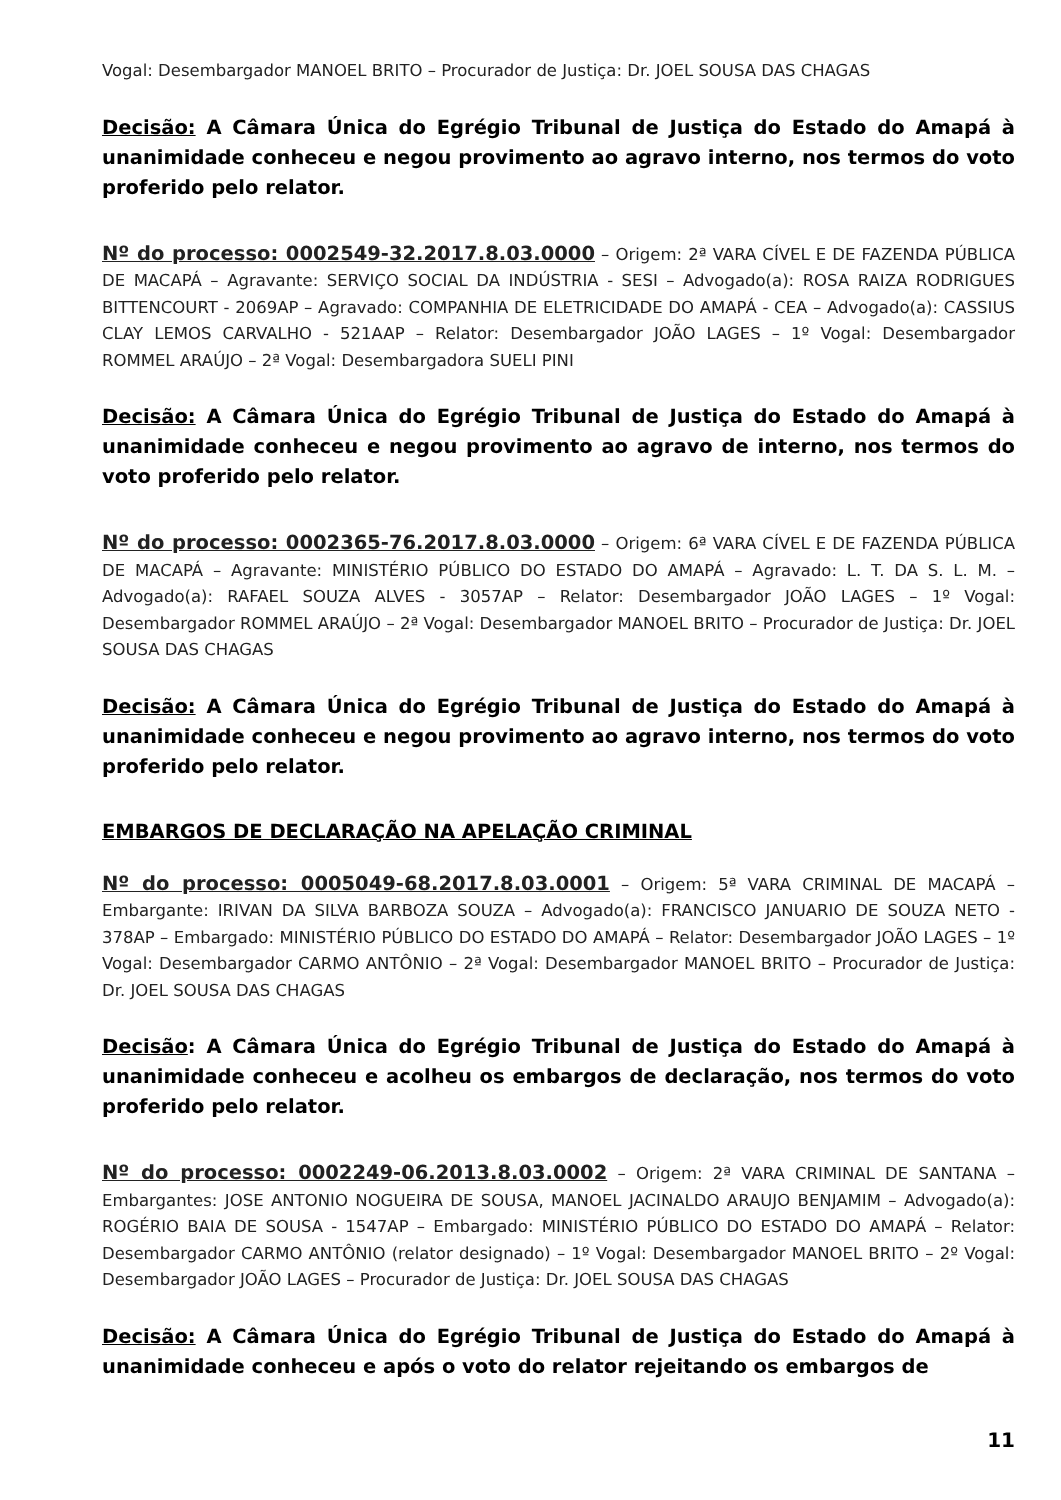Vogal: Desembargador MANOEL BRITO – Procurador de Justiça: Dr. JOEL SOUSA DAS CHAGAS
Decisão: A Câmara Única do Egrégio Tribunal de Justiça do Estado do Amapá à unanimidade conheceu e negou provimento ao agravo interno, nos termos do voto proferido pelo relator.
Nº do processo: 0002549-32.2017.8.03.0000 – Origem: 2ª VARA CÍVEL E DE FAZENDA PÚBLICA DE MACAPÁ – Agravante: SERVIÇO SOCIAL DA INDÚSTRIA - SESI – Advogado(a): ROSA RAIZA RODRIGUES BITTENCOURT - 2069AP – Agravado: COMPANHIA DE ELETRICIDADE DO AMAPÁ - CEA – Advogado(a): CASSIUS CLAY LEMOS CARVALHO - 521AAP – Relator: Desembargador JOÃO LAGES – 1º Vogal: Desembargador ROMMEL ARAÚJO – 2ª Vogal: Desembargadora SUELI PINI
Decisão: A Câmara Única do Egrégio Tribunal de Justiça do Estado do Amapá à unanimidade conheceu e negou provimento ao agravo de interno, nos termos do voto proferido pelo relator.
Nº do processo: 0002365-76.2017.8.03.0000 – Origem: 6ª VARA CÍVEL E DE FAZENDA PÚBLICA DE MACAPÁ – Agravante: MINISTÉRIO PÚBLICO DO ESTADO DO AMAPÁ – Agravado: L. T. DA S. L. M. – Advogado(a): RAFAEL SOUZA ALVES - 3057AP – Relator: Desembargador JOÃO LAGES – 1º Vogal: Desembargador ROMMEL ARAÚJO – 2ª Vogal: Desembargador MANOEL BRITO – Procurador de Justiça: Dr. JOEL SOUSA DAS CHAGAS
Decisão: A Câmara Única do Egrégio Tribunal de Justiça do Estado do Amapá à unanimidade conheceu e negou provimento ao agravo interno, nos termos do voto proferido pelo relator.
EMBARGOS DE DECLARAÇÃO NA APELAÇÃO CRIMINAL
Nº do processo: 0005049-68.2017.8.03.0001 – Origem: 5ª VARA CRIMINAL DE MACAPÁ – Embargante: IRIVAN DA SILVA BARBOZA SOUZA – Advogado(a): FRANCISCO JANUARIO DE SOUZA NETO - 378AP – Embargado: MINISTÉRIO PÚBLICO DO ESTADO DO AMAPÁ – Relator: Desembargador JOÃO LAGES – 1º Vogal: Desembargador CARMO ANTÔNIO – 2ª Vogal: Desembargador MANOEL BRITO – Procurador de Justiça: Dr. JOEL SOUSA DAS CHAGAS
Decisão: A Câmara Única do Egrégio Tribunal de Justiça do Estado do Amapá à unanimidade conheceu e acolheu os embargos de declaração, nos termos do voto proferido pelo relator.
Nº do processo: 0002249-06.2013.8.03.0002 – Origem: 2ª VARA CRIMINAL DE SANTANA – Embargantes: JOSE ANTONIO NOGUEIRA DE SOUSA, MANOEL JACINALDO ARAUJO BENJAMIM – Advogado(a): ROGÉRIO BAIA DE SOUSA - 1547AP – Embargado: MINISTÉRIO PÚBLICO DO ESTADO DO AMAPÁ – Relator: Desembargador CARMO ANTÔNIO (relator designado) – 1º Vogal: Desembargador MANOEL BRITO – 2º Vogal: Desembargador JOÃO LAGES – Procurador de Justiça: Dr. JOEL SOUSA DAS CHAGAS
Decisão: A Câmara Única do Egrégio Tribunal de Justiça do Estado do Amapá à unanimidade conheceu e após o voto do relator rejeitando os embargos de
11